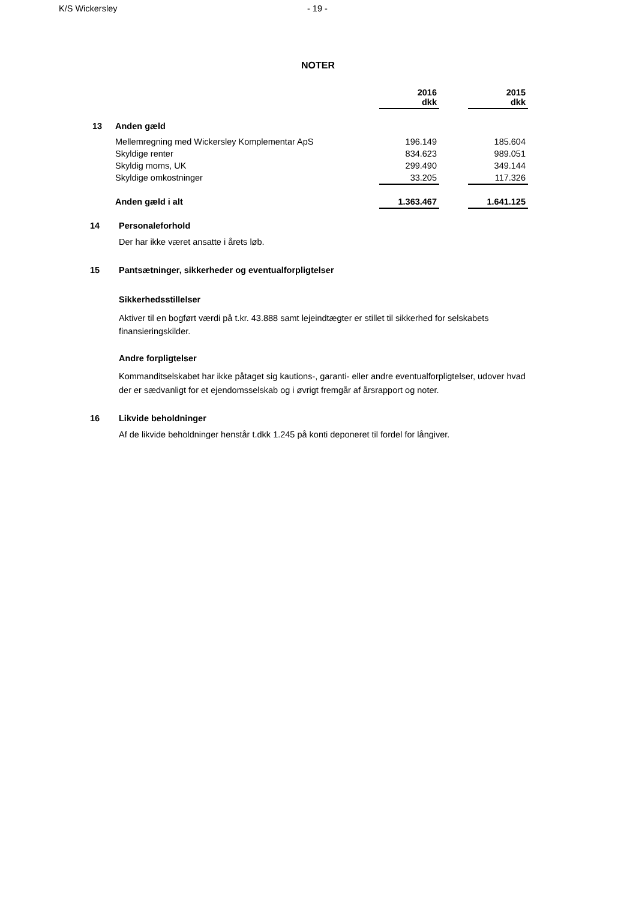K/S Wickersley - 19 -
NOTER
| | | 2016 dkk | | 2015 dkk |
| --- | --- | --- | --- | --- |
| 13 | Anden gæld | | | |
| | Mellemregning med Wickersley Komplementar ApS | 196.149 | | 185.604 |
| | Skyldige renter | 834.623 | | 989.051 |
| | Skyldig moms, UK | 299.490 | | 349.144 |
| | Skyldige omkostninger | 33.205 | | 117.326 |
| | Anden gæld i alt | 1.363.467 | | 1.641.125 |
14 Personaleforhold
Der har ikke været ansatte i årets løb.
15 Pantsætninger, sikkerheder og eventualforpligtelser
Sikkerhedsstillelser
Aktiver til en bogført værdi på t.kr. 43.888 samt lejeindtægter er stillet til sikkerhed for selskabets finansieringskilder.
Andre forpligtelser
Kommanditselskabet har ikke påtaget sig kautions-, garanti- eller andre eventualforpligtelser, udover hvad der er sædvanligt for et ejendomsselskab og i øvrigt fremgår af årsrapport og noter.
16 Likvide beholdninger
Af de likvide beholdninger henstår t.dkk 1.245 på konti deponeret til fordel for långiver.